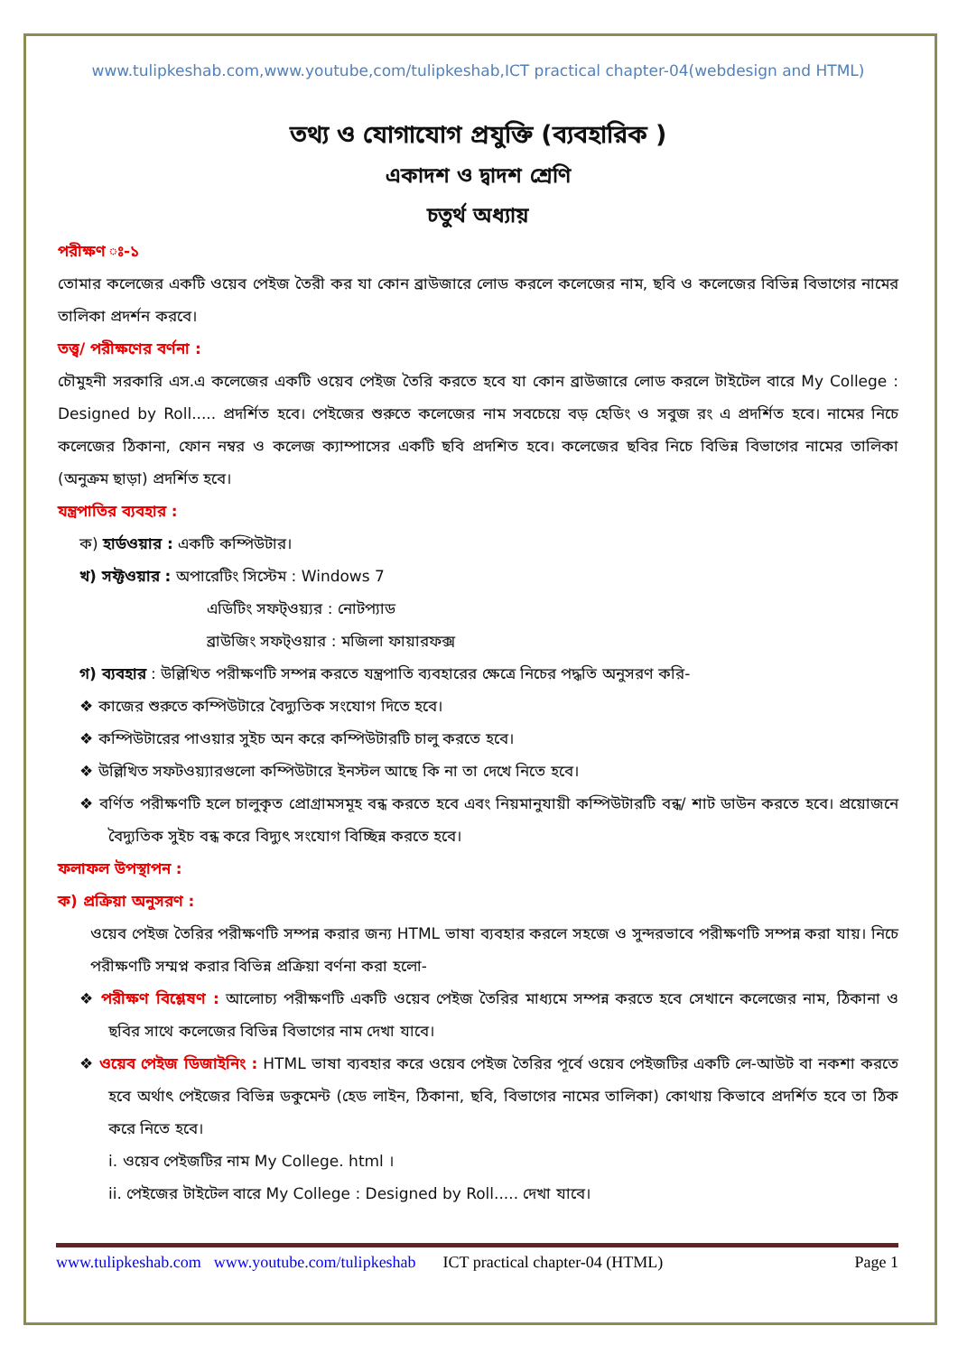www.tulipkeshab.com,www.youtube,com/tulipkeshab,ICT practical chapter-04(webdesign and HTML)
তথ্য ও যোগাযোগ প্রযুক্তি (ব্যবহারিক )
একাদশ ও দ্বাদশ শ্রেণি
চতুর্থ অধ্যায়
পরীক্ষণ ঃ-১
তোমার কলেজের একটি ওয়েব পেইজ তৈরী কর যা কোন ব্রাউজারে লোড করলে কলেজের নাম, ছবি ও কলেজের বিভিন্ন বিভাগের নামের তালিকা প্রদর্শন করবে।
তত্ত্ব/ পরীক্ষণের বর্ণনা :
চৌমুহনী সরকারি এস.এ কলেজের একটি ওয়েব পেইজ তৈরি করতে হবে যা কোন ব্রাউজারে লোড করলে টাইটেল বারে My College : Designed by Roll..... প্রদর্শিত হবে। পেইজের শুরুতে কলেজের নাম সবচেয়ে বড় হেডিং ও সবুজ রং এ প্রদর্শিত হবে। নামের নিচে কলেজের ঠিকানা, ফোন নম্বর ও কলেজ ক্যাম্পাসের একটি ছবি প্রদশিত হবে। কলেজের ছবির নিচে বিভিন্ন বিভাগের নামের তালিকা (অনুক্রম ছাড়া) প্রদর্শিত হবে।
যন্ত্রপাতির ব্যবহার :
ক) হার্ডওয়ার : একটি কম্পিউটার।
খ) সফ্টওয়ার : অপারেটিং সিস্টেম : Windows 7
এডিটিং সফট্ওয়্যর : নোটপ্যাড
ব্রাউজিং সফট্ওয়ার : মজিলা ফায়ারফক্স
গ) ব্যবহার : উল্লিখিত পরীক্ষণটি সম্পন্ন করতে যন্ত্রপাতি ব্যবহারের ক্ষেত্রে নিচের পদ্ধতি অনুসরণ করি-
❖ কাজের শুরুতে কম্পিউটারে বৈদ্যুতিক সংযোগ দিতে হবে।
❖ কম্পিউটারের পাওয়ার সুইচ অন করে কম্পিউটারটি চালু করতে হবে।
❖ উল্লিখিত সফটওয়্যারগুলো কম্পিউটারে ইনস্টল আছে কি না তা দেখে নিতে হবে।
❖ বর্ণিত পরীক্ষণটি হলে চালুকৃত প্রোগ্রামসমূহ বন্ধ করতে হবে এবং নিয়মানুযায়ী কম্পিউটারটি বন্ধ/ শাট ডাউন করতে হবে। প্রয়োজনে বৈদ্যুতিক সুইচ বন্ধ করে বিদ্যুৎ সংযোগ বিচ্ছিন্ন করতে হবে।
ফলাফল উপস্থাপন :
ক) প্রক্রিয়া অনুসরণ :
ওয়েব পেইজ তৈরির পরীক্ষণটি সম্পন্ন করার জন্য HTML ভাষা ব্যবহার করলে সহজে ও সুন্দরভাবে পরীক্ষণটি সম্পন্ন করা যায়। নিচে পরীক্ষণটি সম্মপ্ন করার বিভিন্ন প্রক্রিয়া বর্ণনা করা হলো-
❖ পরীক্ষণ বিশ্লেষণ : আলোচ্য পরীক্ষণটি একটি ওয়েব পেইজ তৈরির মাধ্যমে সম্পন্ন করতে হবে সেখানে কলেজের নাম, ঠিকানা ও ছবির সাথে কলেজের বিভিন্ন বিভাগের নাম দেখা যাবে।
❖ ওয়েব পেইজ ডিজাইনিং : HTML ভাষা ব্যবহার করে ওয়েব পেইজ তৈরির পূর্বে ওয়েব পেইজটির একটি লে-আউট বা নকশা করতে হবে অর্থাৎ পেইজের বিভিন্ন ডকুমেন্ট (হেড লাইন, ঠিকানা, ছবি, বিভাগের নামের তালিকা) কোথায় কিভাবে প্রদর্শিত হবে তা ঠিক করে নিতে হবে।
i. ওয়েব পেইজটির নাম My College. html ।
ii. পেইজের টাইটেল বারে My College : Designed by Roll..... দেখা যাবে।
www.tulipkeshab.com www.youtube.com/tulipkeshab ICT practical chapter-04 (HTML) Page 1